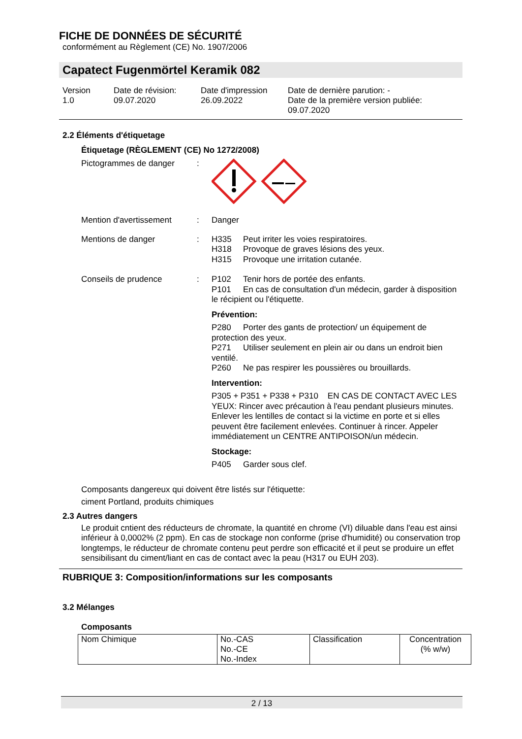FICHE DE DONNÉES DE SÉCURITÉ
conformément au Règlement (CE) No. 1907/2006
Capatect Fugenmörtel Keramik 082
Version
1.0
Date de révision:
09.07.2020
Date d'impression
26.09.2022
Date de dernière parution: -
Date de la première version publiée:
09.07.2020
2.2 Éléments d'étiquetage
Étiquetage (RÈGLEMENT (CE) No 1272/2008)
Pictogrammes de danger :
Mention d'avertissement : Danger
Mentions de danger : H335 Peut irriter les voies respiratoires.
H318 Provoque de graves lésions des yeux.
H315 Provoque une irritation cutanée.
Conseils de prudence : P102 Tenir hors de portée des enfants.
P101 En cas de consultation d'un médecin, garder à disposition le récipient ou l'étiquette.
Prévention:
P280 Porter des gants de protection/ un équipement de protection des yeux.
P271 Utiliser seulement en plein air ou dans un endroit bien ventilé.
P260 Ne pas respirer les poussières ou brouillards.
Intervention:
P305 + P351 + P338 + P310 EN CAS DE CONTACT AVEC LES YEUX: Rincer avec précaution à l'eau pendant plusieurs minutes. Enlever les lentilles de contact si la victime en porte et si elles peuvent être facilement enlevées. Continuer à rincer. Appeler immédiatement un CENTRE ANTIPOISON/un médecin.
Stockage:
P405 Garder sous clef.
Composants dangereux qui doivent être listés sur l'étiquette:
ciment Portland, produits chimiques
2.3 Autres dangers
Le produit cntient des réducteurs de chromate, la quantité en chrome (VI) diluable dans l'eau est ainsi inférieur à 0,0002% (2 ppm). En cas de stockage non conforme (prise d'humidité) ou conservation trop longtemps, le réducteur de chromate contenu peut perdre son efficacité et il peut se produire un effet sensibilisant du ciment/liant en cas de contact avec la peau (H317 ou EUH 203).
RUBRIQUE 3: Composition/informations sur les composants
3.2 Mélanges
Composants
| Nom Chimique | No.-CAS No.-CE No.-Index | Classification | Concentration (% w/w) |
2 / 13